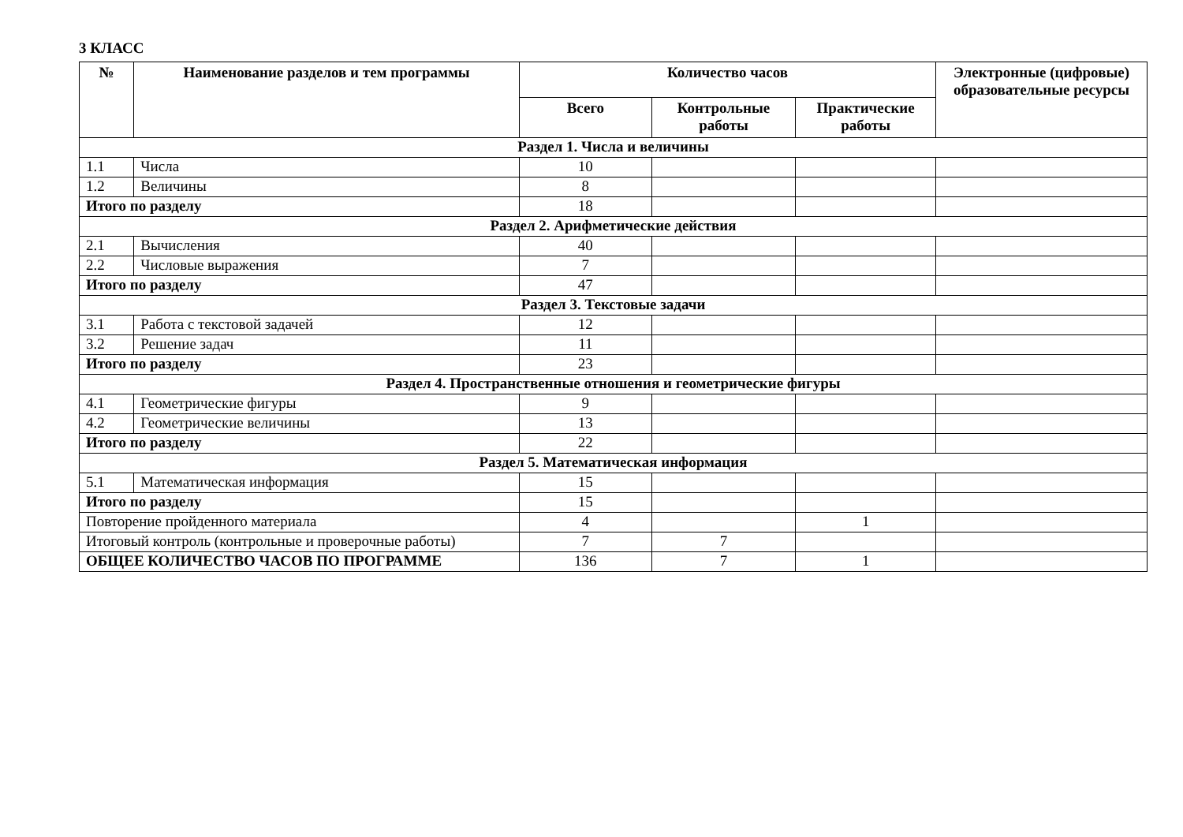3 КЛАСС
| № | Наименование разделов и тем программы | Количество часов | | | Электронные (цифровые) образовательные ресурсы |
| --- | --- | --- | --- | --- | --- |
| | | Всего | Контрольные работы | Практические работы | |
| Раздел 1. Числа и величины | | | | | |
| 1.1 | Числа | 10 | | | |
| 1.2 | Величины | 8 | | | |
| Итого по разделу | | 18 | | | |
| Раздел 2. Арифметические действия | | | | | |
| 2.1 | Вычисления | 40 | | | |
| 2.2 | Числовые выражения | 7 | | | |
| Итого по разделу | | 47 | | | |
| Раздел 3. Текстовые задачи | | | | | |
| 3.1 | Работа с текстовой задачей | 12 | | | |
| 3.2 | Решение задач | 11 | | | |
| Итого по разделу | | 23 | | | |
| Раздел 4. Пространственные отношения и геометрические фигуры | | | | | |
| 4.1 | Геометрические фигуры | 9 | | | |
| 4.2 | Геометрические величины | 13 | | | |
| Итого по разделу | | 22 | | | |
| Раздел 5. Математическая информация | | | | | |
| 5.1 | Математическая информация | 15 | | | |
| Итого по разделу | | 15 | | | |
| Повторение пройденного материала | | 4 | | 1 | |
| Итоговый контроль (контрольные и проверочные работы) | | 7 | 7 | | |
| ОБЩЕЕ КОЛИЧЕСТВО ЧАСОВ ПО ПРОГРАММЕ | | 136 | 7 | 1 | |